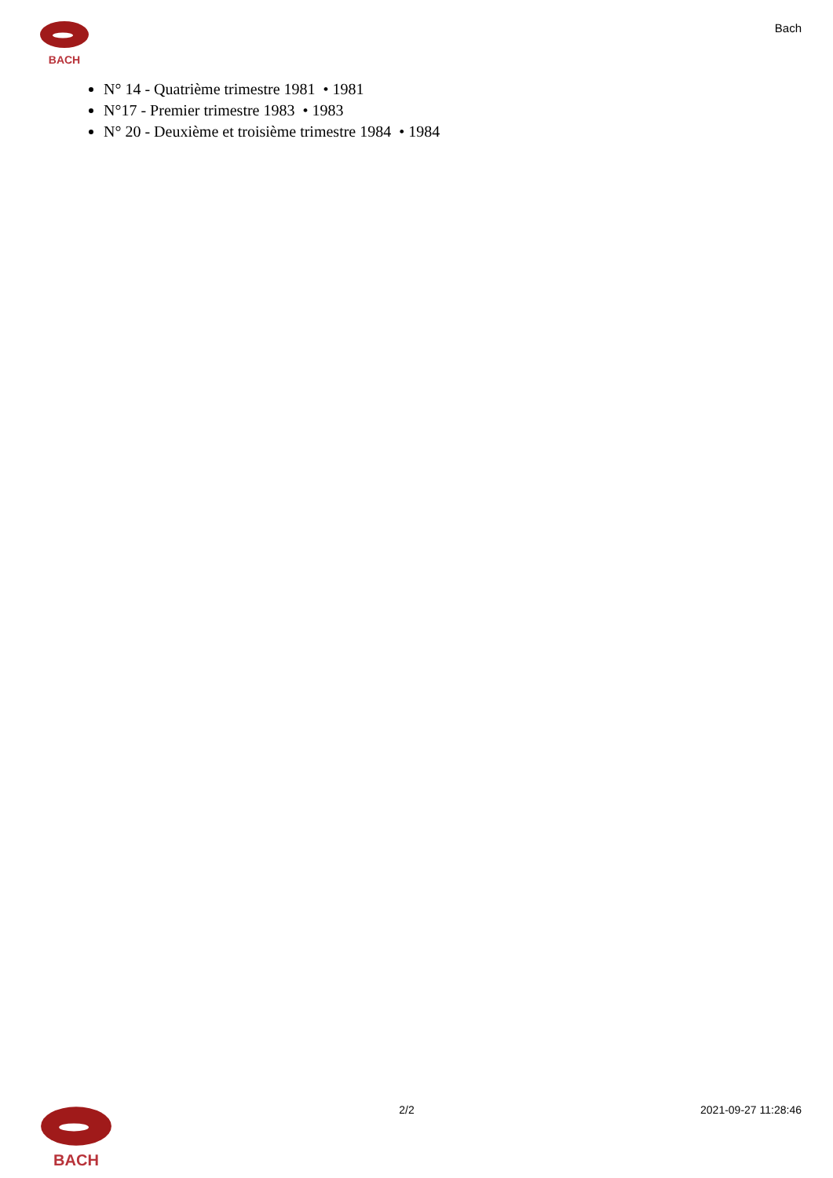BACH
Bach
N° 14 - Quatrième trimestre 1981 • 1981
N°17 - Premier trimestre 1983 • 1983
N° 20 - Deuxième et troisième trimestre 1984 • 1984
BACH
2/2 2021-09-27 11:28:46